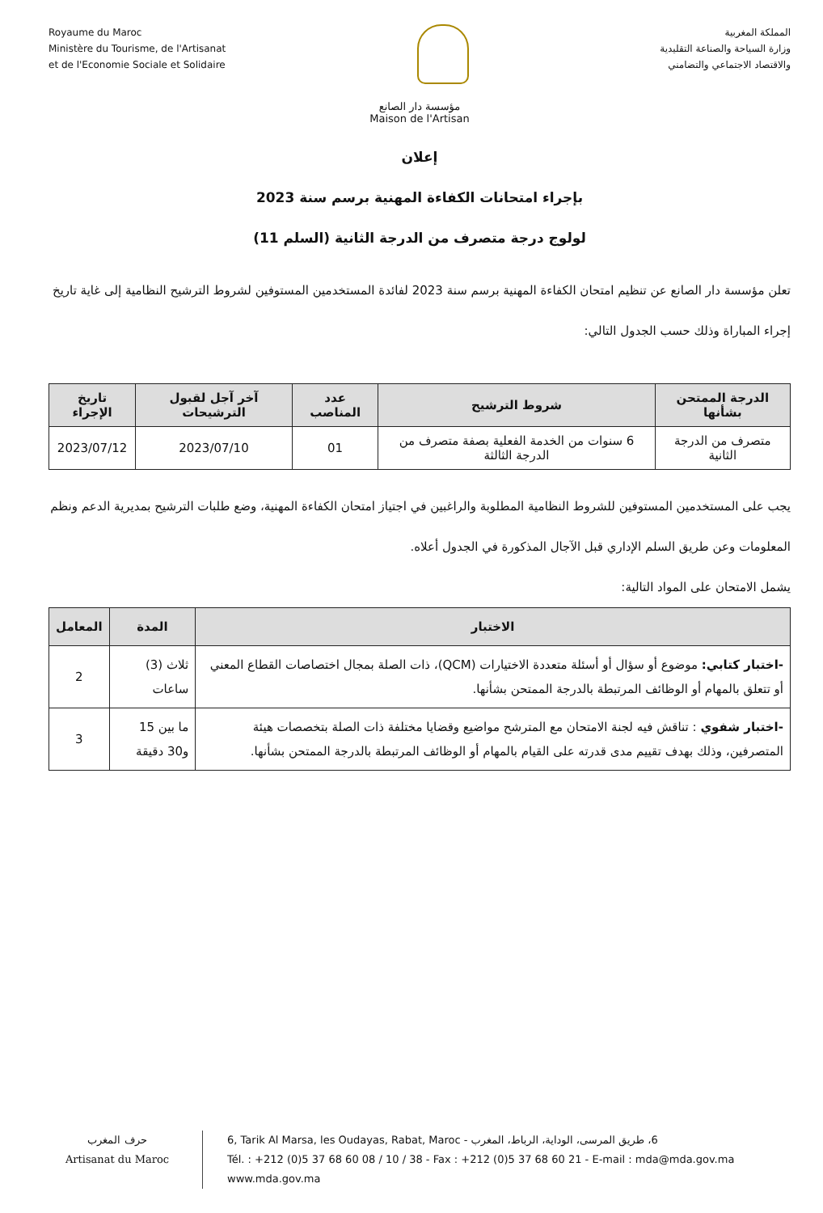Royaume du Maroc
Ministère du Tourisme, de l'Artisanat
et de l'Economie Sociale et Solidaire
المملكة المغربية
وزارة السياحة والصناعة التقليدية
والاقتصاد الاجتماعي والتضامني
مؤسسة دار الصانع
Maison de l'Artisan
إعلان
بإجراء امتحانات الكفاءة المهنية برسم سنة 2023
لولوج درجة متصرف من الدرجة الثانية (السلم 11)
تعلن مؤسسة دار الصانع عن تنظيم امتحان الكفاءة المهنية برسم سنة 2023 لفائدة المستخدمين المستوفين لشروط الترشيح النظامية إلى غاية تاريخ إجراء المباراة وذلك حسب الجدول التالي:
| الدرجة الممتحن بشأنها | شروط الترشيح | عدد المناصب | آخر آجل لقبول الترشيحات | تاريخ الإجراء |
| --- | --- | --- | --- | --- |
| متصرف من الدرجة الثانية | 6 سنوات من الخدمة الفعلية بصفة متصرف من الدرجة الثالثة | 01 | 2023/07/10 | 2023/07/12 |
يجب على المستخدمين المستوفين للشروط النظامية المطلوبة والراغبين في اجتياز امتحان الكفاءة المهنية، وضع طلبات الترشيح بمديرية الدعم ونظم المعلومات وعن طريق السلم الإداري قبل الآجال المذكورة في الجدول أعلاه.
يشمل الامتحان على المواد التالية:
| الاختبار | المدة | المعامل |
| --- | --- | --- |
| -اختبار كتابي: موضوع أو سؤال أو أسئلة متعددة الاختيارات (QCM)، ذات الصلة بمجال اختصاصات القطاع المعني أو تتعلق بالمهام أو الوظائف المرتبطة بالدرجة الممتحن بشأنها. | ثلاث (3) ساعات | 2 |
| -اختبار شفوي : تناقش فيه لجنة الامتحان مع المترشح مواضيع وقضايا مختلفة ذات الصلة بتخصصات هيئة المتصرفين، وذلك بهدف تقييم مدى قدرته على القيام بالمهام أو الوظائف المرتبطة بالدرجة الممتحن بشأنها. | ما بين 15 و30 دقيقة | 3 |
حرف المغرب
Artisanat du Maroc
6, Tarik Al Marsa, les Oudayas, Rabat, Maroc - 6، طريق المرسى، الوداية، الرباط، المغرب
Tél. : +212 (0)5 37 68 60 08 / 10 / 38 - Fax : +212 (0)5 37 68 60 21 - E-mail : mda@mda.gov.ma
www.mda.gov.ma